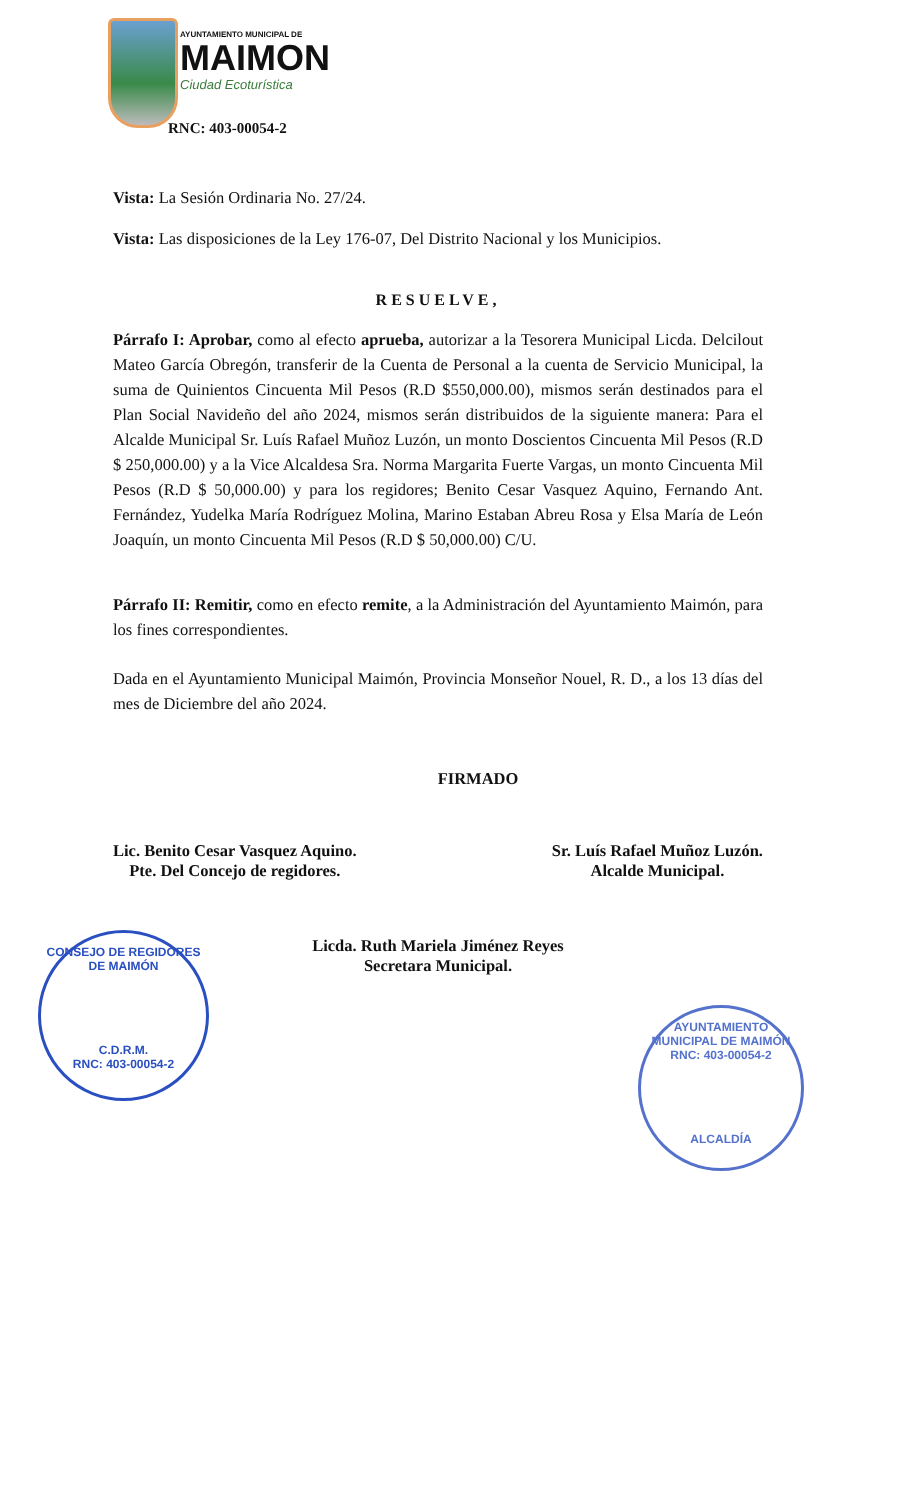AYUNTAMIENTO MUNICIPAL DE
MAIMON
Ciudad Ecoturística
RNC: 403-00054-2
Vista: La Sesión Ordinaria No. 27/24.
Vista: Las disposiciones de la Ley 176-07, Del Distrito Nacional y los Municipios.
RESUELVE,
Párrafo I: Aprobar, como al efecto aprueba, autorizar a la Tesorera Municipal Licda. Delcilout Mateo García Obregón, transferir de la Cuenta de Personal a la cuenta de Servicio Municipal, la suma de Quinientos Cincuenta Mil Pesos (R.D $550,000.00), mismos serán destinados para el Plan Social Navideño del año 2024, mismos serán distribuidos de la siguiente manera: Para el Alcalde Municipal Sr. Luís Rafael Muñoz Luzón, un monto Doscientos Cincuenta Mil Pesos (R.D $ 250,000.00) y a la Vice Alcaldesa Sra. Norma Margarita Fuerte Vargas, un monto Cincuenta Mil Pesos (R.D $ 50,000.00) y para los regidores; Benito Cesar Vasquez Aquino, Fernando Ant. Fernández, Yudelka María Rodríguez Molina, Marino Estaban Abreu Rosa y Elsa María de León Joaquín, un monto Cincuenta Mil Pesos (R.D $ 50,000.00) C/U.
Párrafo II: Remitir, como en efecto remite, a la Administración del Ayuntamiento Maimón, para los fines correspondientes.
Dada en el Ayuntamiento Municipal Maimón, Provincia Monseñor Nouel, R. D., a los 13 días del mes de Diciembre del año 2024.
FIRMADO
Lic. Benito Cesar Vasquez Aquino.
Pte. Del Concejo de regidores.
Sr. Luís Rafael Muñoz Luzón.
Alcalde Municipal.
Licda. Ruth Mariela Jiménez Reyes
Secretara Municipal.
CONSEJO DE REGIDORES DE MAIMÓN
C.D.R.M.
RNC: 403-00054-2
AYUNTAMIENTO MUNICIPAL DE MAIMÓN
RNC: 403-00054-2
ALCALDÍA